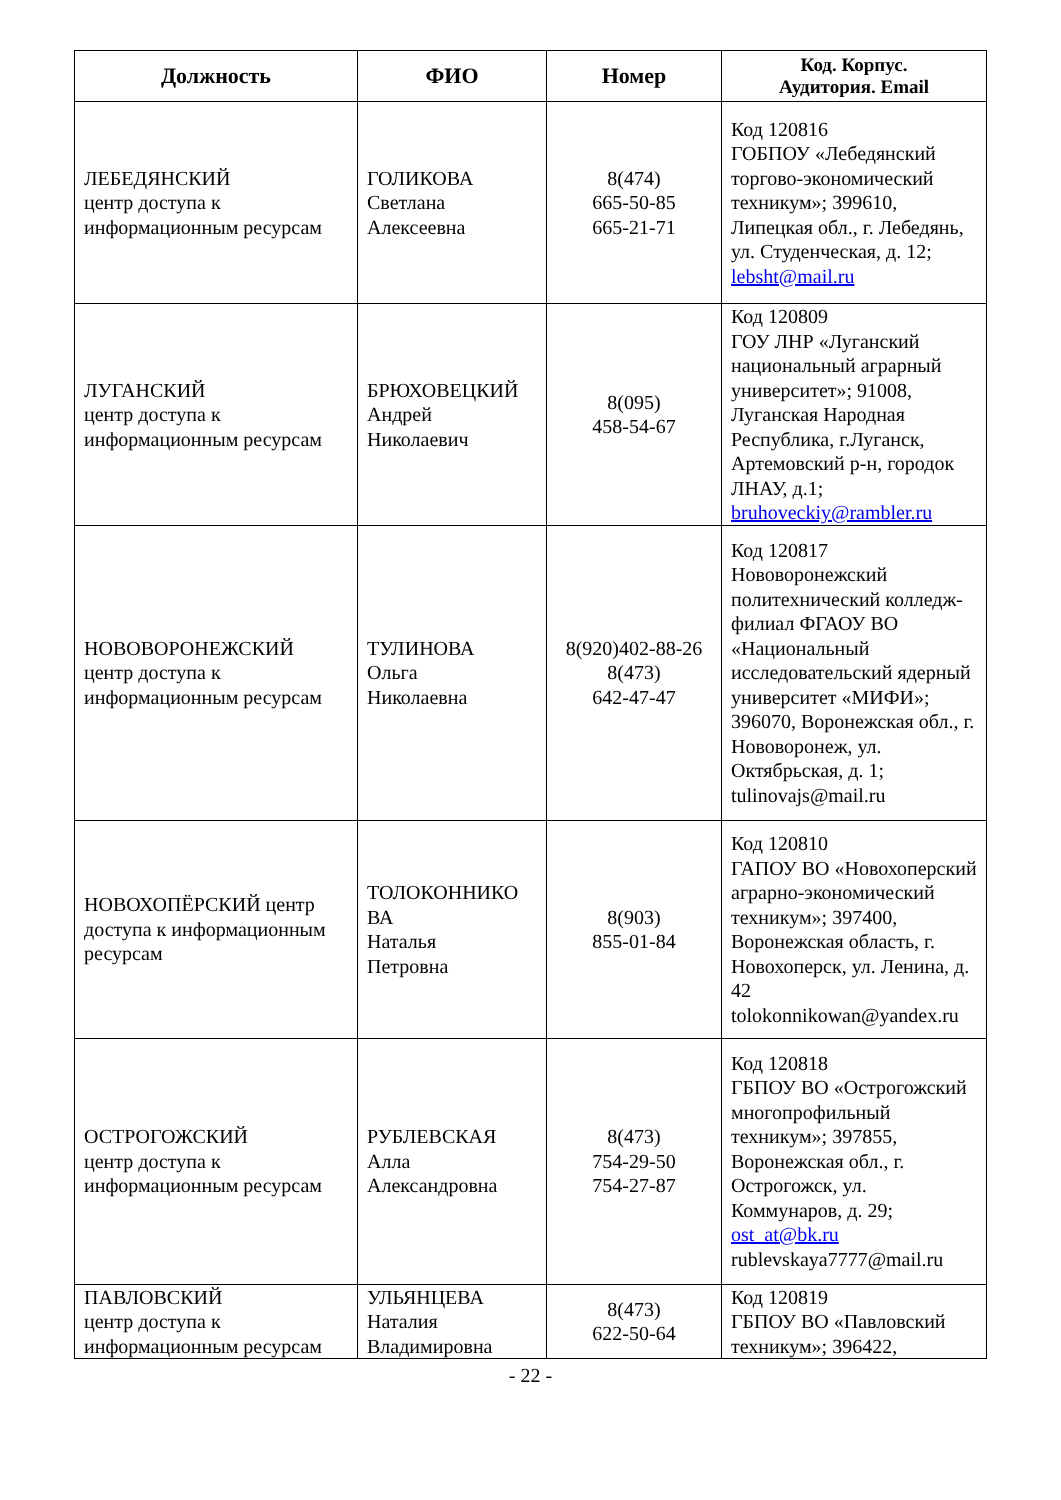| Должность | ФИО | Номер | Код. Корпус. Аудитория. Email |
| --- | --- | --- | --- |
| ЛЕБЕДЯНСКИЙ центр доступа к информационным ресурсам | ГОЛИКОВА Светлана Алексеевна | 8(474) 665-50-85 665-21-71 | Код 120816 ГОБПОУ «Лебедянский торгово-экономический техникум»; 399610, Липецкая обл., г. Лебедянь, ул. Студенческая, д. 12; lebsht@mail.ru |
| ЛУГАНСКИЙ центр доступа к информационным ресурсам | БРЮХОВЕЦКИЙ Андрей Николаевич | 8(095) 458-54-67 | Код 120809 ГОУ ЛНР «Луганский национальный аграрный университет»; 91008, Луганская Народная Республика, г.Луганск, Артемовский р-н, городок ЛНАУ, д.1; bruhoveckiy@rambler.ru |
| НОВОВОРОНЕЖСКИЙ центр доступа к информационным ресурсам | ТУЛИНОВА Ольга Николаевна | 8(920)402-88-26 8(473) 642-47-47 | Код 120817 Нововоронежский политехнический колледж-филиал ФГАОУ ВО «Национальный исследовательский ядерный университет «МИФИ»; 396070, Воронежская обл., г. Нововоронеж, ул. Октябрьская, д. 1; tulinovajs@mail.ru |
| НОВОХОПЁРСКИЙ центр доступа к информационным ресурсам | ТОЛОКОННИКО ВА Наталья Петровна | 8(903) 855-01-84 | Код 120810 ГАПОУ ВО «Новохоперский аграрно-экономический техникум»; 397400, Воронежская область, г. Новохоперск, ул. Ленина, д. 42 tolokonnikowan@yandex.ru |
| ОСТРОГОЖСКИЙ центр доступа к информационным ресурсам | РУБЛЕВСКАЯ Алла Александровна | 8(473) 754-29-50 754-27-87 | Код 120818 ГБПОУ ВО «Острогожский многопрофильный техникум»; 397855, Воронежская обл., г. Острогожск, ул. Коммунаров, д. 29; ost_at@bk.ru rublevskaya7777@mail.ru |
| ПАВЛОВСКИЙ центр доступа к информационным ресурсам | УЛЬЯНЦЕВА Наталия Владимировна | 8(473) 622-50-64 | Код 120819 ГБПОУ ВО «Павловский техникум»; 396422, |
- 22 -